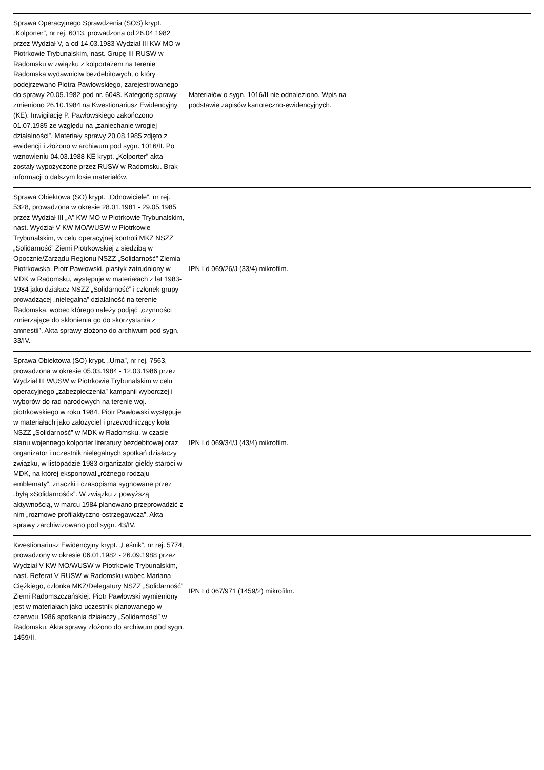| Sprawa Operacyjnego Sprawdzenia (SOS) krypt. „Kolporter”, nr rej. 6013, prowadzona od 26.04.1982 przez Wydział V, a od 14.03.1983 Wydział III KW MO w Piotrkowie Trybunalskim, nast. Grupę III RUSW w Radomsku w związku z kolportażem na terenie Radomska wydawnictw bezdebitowych, o który podejrzewano Piotra Pawłowskiego, zarejestrowanego do sprawy 20.05.1982 pod nr. 6048. Kategorię sprawy zmieniono 26.10.1984 na Kwestionariusz Ewidencyjny (KE). Inwigilację P. Pawłowskiego zakończono 01.07.1985 ze względu na „zaniechanie wrogiej działalności”. Materiały sprawy 20.08.1985 zdjęto z ewidencji i złożono w archiwum pod sygn. 1016/II. Po wznowieniu 04.03.1988 KE krypt. „Kolporter” akta zostały wypożyczone przez RUSW w Radomsku. Brak informacji o dalszym losie materiałów. | Materiałów o sygn. 1016/II nie odnaleziono. Wpis na podstawie zapisów kartoteczno-ewidencyjnych. | |
| Sprawa Obiektowa (SO) krypt. „Odnowiciele”, nr rej. 5328, prowadzona w okresie 28.01.1981 - 29.05.1985 przez Wydział III „A” KW MO w Piotrkowie Trybunalskim, nast. Wydział V KW MO/WUSW w Piotrkowie Trybunalskim, w celu operacyjnej kontroli MKZ NSZZ „Solidarność” Ziemi Piotrkowskiej z siedzibą w Opocznie/Zarządu Regionu NSZZ „Solidarność” Ziemia Piotrkowska. Piotr Pawłowski, plastyk zatrudniony w MDK w Radomsku, występuje w materiałach z lat 1983-1984 jako działacz NSZZ „Solidarność” i członek grupy prowadzącej „nielegalną” działalność na terenie Radomska, wobec którego należy podjąć „czynności zmierzające do skłonienia go do skorzystania z amnestii”. Akta sprawy złożono do archiwum pod sygn. 33/IV. | IPN Ld 069/26/J (33/4) mikrofilm. | |
| Sprawa Obiektowa (SO) krypt. „Urna”, nr rej. 7563, prowadzona w okresie 05.03.1984 - 12.03.1986 przez Wydział III WUSW w Piotrkowie Trybunalskim w celu operacyjnego „zabezpieczenia” kampanii wyborczej i wyborów do rad narodowych na terenie woj. piotrkowskiego w roku 1984. Piotr Pawłowski występuje w materiałach jako założyciel i przewodniczący koła NSZZ „Solidarność” w MDK w Radomsku, w czasie stanu wojennego kolporter literatury bezdebitowej oraz organizator i uczestnik nielegalnych spotkań działaczy związku, w listopadzie 1983 organizator giełdy staroci w MDK, na której eksponował „różnego rodzaju emblematy”, znaczki i czasopisma sygnowane przez „byłą »Solidarność«”. W związku z powyższą aktywnością, w marcu 1984 planowano przeprowadzić z nim „rozmowę profilaktyczno-ostrzegawczą”. Akta sprawy zarchiwizowano pod sygn. 43/IV. | IPN Ld 069/34/J (43/4) mikrofilm. | |
| Kwestionariusz Ewidencyjny krypt. „Leśnik”, nr rej. 5774, prowadzony w okresie 06.01.1982 - 26.09.1988 przez Wydział V KW MO/WUSW w Piotrkowie Trybunalskim, nast. Referat V RUSW w Radomsku wobec Mariana Ciężkiego, członka MKZ/Delegatury NSZZ „Solidarność” Ziemi Radomszczańskiej. Piotr Pawłowski wymieniony jest w materiałach jako uczestnik planowanego w czerwcu 1986 spotkania działaczy „Solidarności” w Radomsku. Akta sprawy złożono do archiwum pod sygn. 1459/II. | IPN Ld 067/971 (1459/2) mikrofilm. | |